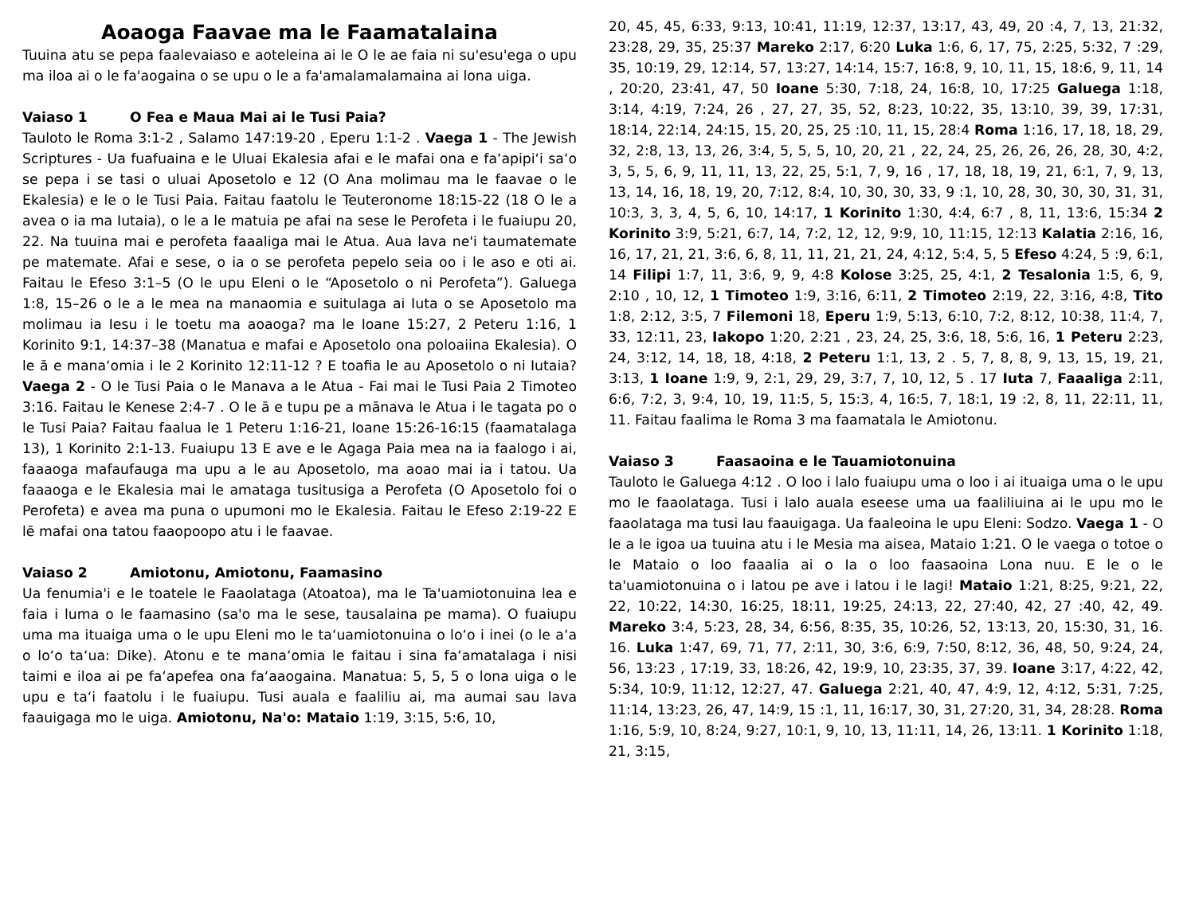Aoaoga Faavae ma le Faamatalaina
Tuuina atu se pepa faalevaiaso e aoteleina ai le O le ae faia ni su'esu'ega o upu ma iloa ai o le fa'aogaina o se upu o le a fa'amalamalamaina ai lona uiga.
Vaiaso 1 O Fea e Maua Mai ai le Tusi Paia?
Tauloto le Roma 3:1-2 , Salamo 147:19-20 , Eperu 1:1-2 . Vaega 1 - The Jewish Scriptures - Ua fuafuaina e le Uluai Ekalesia afai e le mafai ona e fa‘apipi‘i sa‘o se pepa i se tasi o uluai Aposetolo e 12 (O Ana molimau ma le faavae o le Ekalesia) e le o le Tusi Paia. Faitau faatolu le Teuteronome 18:15-22 (18 O le a avea o ia ma Iutaia), o le a le matuia pe afai na sese le Perofeta i le fuaiupu 20, 22. Na tuuina mai e perofeta faaaliga mai le Atua. Aua lava ne'i taumatemate pe matemate. Afai e sese, o ia o se perofeta pepelo seia oo i le aso e oti ai. Faitau le Efeso 3:1–5 (O le upu Eleni o le “Aposetolo o ni Perofeta”). Galuega 1:8, 15–26 o le a le mea na manaomia e suitulaga ai Iuta o se Aposetolo ma molimau ia Iesu i le toetu ma aoaoga? ma le Ioane 15:27, 2 Peteru 1:16, 1 Korinito 9:1, 14:37–38 (Manatua e mafai e Aposetolo ona poloaiina Ekalesia). O le ā e mana‘omia i le 2 Korinito 12:11-12 ? E toafia le au Aposetolo o ni Iutaia? Vaega 2 - O le Tusi Paia o le Manava a le Atua - Fai mai le Tusi Paia 2 Timoteo 3:16. Faitau le Kenese 2:4-7 . O le ā e tupu pe a mānava le Atua i le tagata po o le Tusi Paia? Faitau faalua le 1 Peteru 1:16-21, Ioane 15:26-16:15 (faamatalaga 13), 1 Korinito 2:1-13. Fuaiupu 13 E ave e le Agaga Paia mea na ia faalogo i ai, faaaoga mafaufauga ma upu a le au Aposetolo, ma aoao mai ia i tatou. Ua faaaoga e le Ekalesia mai le amataga tusitusiga a Perofeta (O Aposetolo foi o Perofeta) e avea ma puna o upumoni mo le Ekalesia. Faitau le Efeso 2:19-22 E lē mafai ona tatou faaopoopo atu i le faavae.
Vaiaso 2 Amiotonu, Amiotonu, Faamasino
Ua fenumia'i e le toatele le Faaolataga (Atoatoa), ma le Ta'uamiotonuina lea e faia i luma o le faamasino (sa'o ma le sese, tausalaina pe mama). O fuaiupu uma ma ituaiga uma o le upu Eleni mo le ta‘uamiotonuina o lo‘o i inei (o le a‘a o lo‘o ta‘ua: Dike). Atonu e te mana‘omia le faitau i sina fa‘amatalaga i nisi taimi e iloa ai pe fa‘apefea ona fa‘aaogaina. Manatua: 5, 5, 5 o lona uiga o le upu e ta‘i faatolu i le fuaiupu. Tusi auala e faaliliu ai, ma aumai sau lava faauigaga mo le uiga. Amiotonu, Na'o: Mataio 1:19, 3:15, 5:6, 10,
20, 45, 45, 6:33, 9:13, 10:41, 11:19, 12:37, 13:17, 43, 49, 20 :4, 7, 13, 21:32, 23:28, 29, 35, 25:37 Mareko 2:17, 6:20 Luka 1:6, 6, 17, 75, 2:25, 5:32, 7 :29, 35, 10:19, 29, 12:14, 57, 13:27, 14:14, 15:7, 16:8, 9, 10, 11, 15, 18:6, 9, 11, 14 , 20:20, 23:41, 47, 50 Ioane 5:30, 7:18, 24, 16:8, 10, 17:25 Galuega 1:18, 3:14, 4:19, 7:24, 26 , 27, 27, 35, 52, 8:23, 10:22, 35, 13:10, 39, 39, 17:31, 18:14, 22:14, 24:15, 15, 20, 25, 25 :10, 11, 15, 28:4 Roma 1:16, 17, 18, 18, 29, 32, 2:8, 13, 13, 26, 3:4, 5, 5, 5, 10, 20, 21 , 22, 24, 25, 26, 26, 26, 28, 30, 4:2, 3, 5, 5, 6, 9, 11, 11, 13, 22, 25, 5:1, 7, 9, 16 , 17, 18, 18, 19, 21, 6:1, 7, 9, 13, 13, 14, 16, 18, 19, 20, 7:12, 8:4, 10, 30, 30, 33, 9 :1, 10, 28, 30, 30, 30, 31, 31, 10:3, 3, 3, 4, 5, 6, 10, 14:17, 1 Korinito 1:30, 4:4, 6:7 , 8, 11, 13:6, 15:34 2 Korinito 3:9, 5:21, 6:7, 14, 7:2, 12, 12, 9:9, 10, 11:15, 12:13 Kalatia 2:16, 16, 16, 17, 21, 21, 3:6, 6, 8, 11, 11, 21, 21, 24, 4:12, 5:4, 5, 5 Efeso 4:24, 5 :9, 6:1, 14 Filipi 1:7, 11, 3:6, 9, 9, 4:8 Kolose 3:25, 25, 4:1, 2 Tesalonia 1:5, 6, 9, 2:10 , 10, 12, 1 Timoteo 1:9, 3:16, 6:11, 2 Timoteo 2:19, 22, 3:16, 4:8, Tito 1:8, 2:12, 3:5, 7 Filemoni 18, Eperu 1:9, 5:13, 6:10, 7:2, 8:12, 10:38, 11:4, 7, 33, 12:11, 23, Iakopo 1:20, 2:21 , 23, 24, 25, 3:6, 18, 5:6, 16, 1 Peteru 2:23, 24, 3:12, 14, 18, 18, 4:18, 2 Peteru 1:1, 13, 2 . 5, 7, 8, 8, 9, 13, 15, 19, 21, 3:13, 1 Ioane 1:9, 9, 2:1, 29, 29, 3:7, 7, 10, 12, 5 . 17 Iuta 7, Faaaliga 2:11, 6:6, 7:2, 3, 9:4, 10, 19, 11:5, 5, 15:3, 4, 16:5, 7, 18:1, 19 :2, 8, 11, 22:11, 11, 11. Faitau faalima le Roma 3 ma faamatala le Amiotonu.
Vaiaso 3 Faasaoina e le Tauamiotonuina
Tauloto le Galuega 4:12 . O loo i lalo fuaiupu uma o loo i ai ituaiga uma o le upu mo le faaolataga. Tusi i lalo auala eseese uma ua faaliliuina ai le upu mo le faaolataga ma tusi lau faauigaga. Ua faaleoina le upu Eleni: Sodzo. Vaega 1 - O le a le igoa ua tuuina atu i le Mesia ma aisea, Mataio 1:21. O le vaega o totoe o le Mataio o loo faaalia ai o Ia o loo faasaoina Lona nuu. E le o le ta'uamiotonuina o i latou pe ave i latou i le lagi! Mataio 1:21, 8:25, 9:21, 22, 22, 10:22, 14:30, 16:25, 18:11, 19:25, 24:13, 22, 27:40, 42, 27 :40, 42, 49. Mareko 3:4, 5:23, 28, 34, 6:56, 8:35, 35, 10:26, 52, 13:13, 20, 15:30, 31, 16. 16. Luka 1:47, 69, 71, 77, 2:11, 30, 3:6, 6:9, 7:50, 8:12, 36, 48, 50, 9:24, 24, 56, 13:23 , 17:19, 33, 18:26, 42, 19:9, 10, 23:35, 37, 39. Ioane 3:17, 4:22, 42, 5:34, 10:9, 11:12, 12:27, 47. Galuega 2:21, 40, 47, 4:9, 12, 4:12, 5:31, 7:25, 11:14, 13:23, 26, 47, 14:9, 15 :1, 11, 16:17, 30, 31, 27:20, 31, 34, 28:28. Roma 1:16, 5:9, 10, 8:24, 9:27, 10:1, 9, 10, 13, 11:11, 14, 26, 13:11. 1 Korinito 1:18, 21, 3:15,